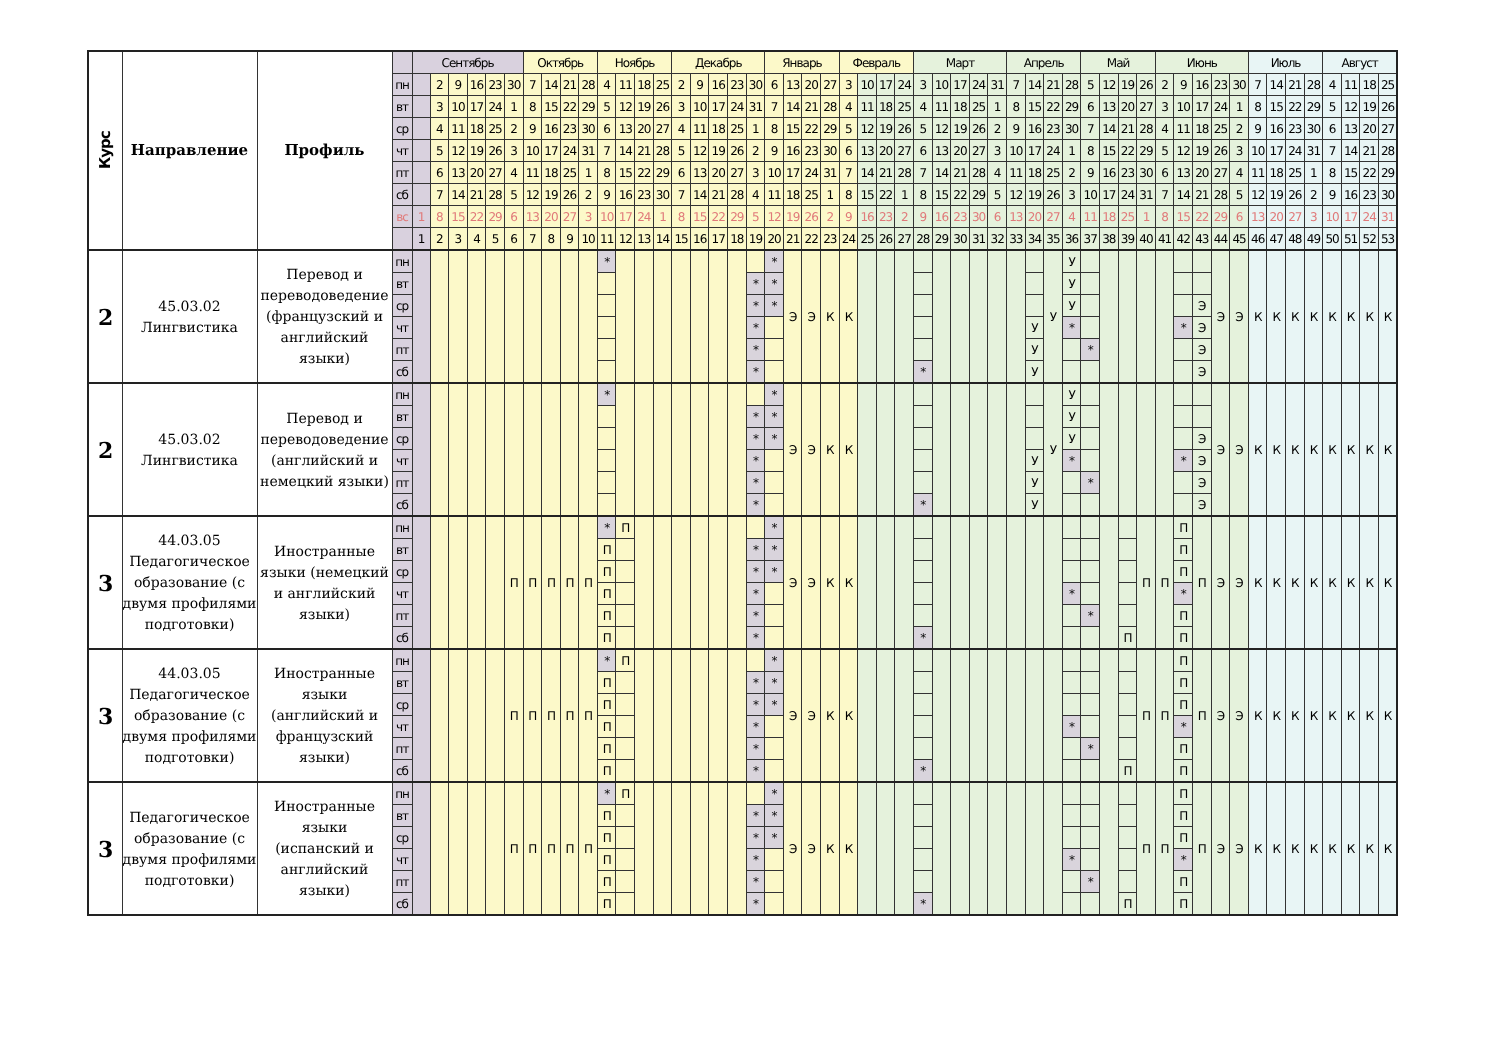| Курс | Направление | Профиль | | Сентябрь | | | | | | Октябрь | | | | Ноябрь | | | | Декабрь | | | | | Январь | | | | Февраль | | | | Март | | | | | Апрель | | | | Май | | | | Июнь | | | | | Июль | | | | Август | | | |
| | | | пн | | 2 | 9 | 16 | 23 | 30 | 7 | 14 | 21 | 28 | 4 | 11 | 18 | 25 | 2 | 9 | 16 | 23 | 30 | 6 | 13 | 20 | 27 | 3 | 10 | 17 | 24 | 3 | 10 | 17 | 24 | 31 | 7 | 14 | 21 | 28 | 5 | 12 | 19 | 26 | 2 | 9 | 16 | 23 | 30 | 7 | 14 | 21 | 28 | 4 | 11 | 18 | 25 |
| | | | вт | | 3 | 10 | 17 | 24 | 1 | 8 | 15 | 22 | 29 | 5 | 12 | 19 | 26 | 3 | 10 | 17 | 24 | 31 | 7 | 14 | 21 | 28 | 4 | 11 | 18 | 25 | 4 | 11 | 18 | 25 | 1 | 8 | 15 | 22 | 29 | 6 | 13 | 20 | 27 | 3 | 10 | 17 | 24 | 1 | 8 | 15 | 22 | 29 | 5 | 12 | 19 | 26 |
| | | | ср | | 4 | 11 | 18 | 25 | 2 | 9 | 16 | 23 | 30 | 6 | 13 | 20 | 27 | 4 | 11 | 18 | 25 | 1 | 8 | 15 | 22 | 29 | 5 | 12 | 19 | 26 | 5 | 12 | 19 | 26 | 2 | 9 | 16 | 23 | 30 | 7 | 14 | 21 | 28 | 4 | 11 | 18 | 25 | 2 | 9 | 16 | 23 | 30 | 6 | 13 | 20 | 27 |
| | | | чт | | 5 | 12 | 19 | 26 | 3 | 10 | 17 | 24 | 31 | 7 | 14 | 21 | 28 | 5 | 12 | 19 | 26 | 2 | 9 | 16 | 23 | 30 | 6 | 13 | 20 | 27 | 6 | 13 | 20 | 27 | 3 | 10 | 17 | 24 | 1 | 8 | 15 | 22 | 29 | 5 | 12 | 19 | 26 | 3 | 10 | 17 | 24 | 31 | 7 | 14 | 21 | 28 |
| | | | пт | | 6 | 13 | 20 | 27 | 4 | 11 | 18 | 25 | 1 | 8 | 15 | 22 | 29 | 6 | 13 | 20 | 27 | 3 | 10 | 17 | 24 | 31 | 7 | 14 | 21 | 28 | 7 | 14 | 21 | 28 | 4 | 11 | 18 | 25 | 2 | 9 | 16 | 23 | 30 | 6 | 13 | 20 | 27 | 4 | 11 | 18 | 25 | 1 | 8 | 15 | 22 | 29 |
| | | | сб | | 7 | 14 | 21 | 28 | 5 | 12 | 19 | 26 | 2 | 9 | 16 | 23 | 30 | 7 | 14 | 21 | 28 | 4 | 11 | 18 | 25 | 1 | 8 | 15 | 22 | 1 | 8 | 15 | 22 | 29 | 5 | 12 | 19 | 26 | 3 | 10 | 17 | 24 | 31 | 7 | 14 | 21 | 28 | 5 | 12 | 19 | 26 | 2 | 9 | 16 | 23 | 30 |
| | | | вс | 1 | 8 | 15 | 22 | 29 | 6 | 13 | 20 | 27 | 3 | 10 | 17 | 24 | 1 | 8 | 15 | 22 | 29 | 5 | 12 | 19 | 26 | 2 | 9 | 16 | 23 | 2 | 9 | 16 | 23 | 30 | 6 | 13 | 20 | 27 | 4 | 11 | 18 | 25 | 1 | 8 | 15 | 22 | 29 | 6 | 13 | 20 | 27 | 3 | 10 | 17 | 24 | 31 |
| | | | | 1 | 2 | 3 | 4 | 5 | 6 | 7 | 8 | 9 | 10 | 11 | 12 | 13 | 14 | 15 | 16 | 17 | 18 | 19 | 20 | 21 | 22 | 23 | 24 | 25 | 26 | 27 | 28 | 29 | 30 | 31 | 32 | 33 | 34 | 35 | 36 | 37 | 38 | 39 | 40 | 41 | 42 | 43 | 44 | 45 | 46 | 47 | 48 | 49 | 50 | 51 | 52 | 53 |
| 2 | 45.03.02 Лингвистика | Перевод и переводоведение (французский и английский языки) | пн | | | | | | | | | | | * | | | | | | | | | * | Э | Э | К | К | | | | | | | | | | | У | У | | | | | | | | Э | Э | К | К | К | К | К | К | К | К |
| | | | вт | | | | | | | | | | | | | | | | | | | * | * | | | | | | | | | | | | | | | | У | | | | | | | | | | | | | | | | | |
| | | | ср | | | | | | | | | | | | | | | | | | | * | * | | | | | | | | | | | | | | | | У | | | | | | | Э | | | | | | | | | | |
| | | | чт | | | | | | | | | | | | | | | | | | | * | | | | | | | | | | | | | | | У | | * | | | | | | * | Э | | | | | | | | | | |
| | | | пт | | | | | | | | | | | | | | | | | | | * | | | | | | | | | | | | | | | У | | | * | | | | | | Э | | | | | | | | | | |
| | | | сб | | | | | | | | | | | | | | | | | | | * | | | | | | | | | * | | | | | | У | | | | | | | | | Э | | | | | | | | | | |
| 2 | 45.03.02 Лингвистика | Перевод и переводоведение (английский и немецкий языки) | пн | | | | | | | | | | | * | | | | | | | | | * | Э | Э | К | К | | | | | | | | | | | У | У | | | | | | | | Э | Э | К | К | К | К | К | К | К | К |
| | | | вт | | | | | | | | | | | | | | | | | | | * | * | | | | | | | | | | | | | | | | У | | | | | | | | | | | | | | | | | |
| | | | ср | | | | | | | | | | | | | | | | | | | * | * | | | | | | | | | | | | | | | | У | | | | | | | Э | | | | | | | | | | |
| | | | чт | | | | | | | | | | | | | | | | | | | * | | | | | | | | | | | | | | | У | | * | | | | | | * | Э | | | | | | | | | | |
| | | | пт | | | | | | | | | | | | | | | | | | | * | | | | | | | | | | | | | | | У | | | * | | | | | | Э | | | | | | | | | | |
| | | | сб | | | | | | | | | | | | | | | | | | | * | | | | | | | | | * | | | | | | У | | | | | | | | | Э | | | | | | | | | | |
| 3 | 44.03.05 Педагогическое образование (с двумя профилями подготовки) | Иностранные языки (немецкий и английский языки) | пн | | | | | | П | П | П | П | П | * | П | | | | | | | | * | Э | Э | К | К | | | | | | | | | | | | | | | | П | П | П | П | Э | Э | К | К | К | К | К | К | К | К |
| | | | вт | | | | | | | | | | | П | | | | | | | | * | * | | | | | | | | | | | | | | | | | | | | | | П | | | | | | | | | | | |
| | | | ср | | | | | | | | | | | П | | | | | | | | * | * | | | | | | | | | | | | | | | | | | | | | | П | | | | | | | | | | | |
| | | | чт | | | | | | | | | | | П | | | | | | | | * | | | | | | | | | | | | | | | | | * | | | | | | * | | | | | | | | | | | |
| | | | пт | | | | | | | | | | | П | | | | | | | | * | | | | | | | | | | | | | | | | | | * | | | | | П | | | | | | | | | | | |
| | | | сб | | | | | | | | | | | П | | | | | | | | * | | | | | | | | | * | | | | | | | | | | | П | | | П | | | | | | | | | | | |
| 3 | 44.03.05 Педагогическое образование (с двумя профилями подготовки) | Иностранные языки (английский и французский языки) | пн | | | | | | П | П | П | П | П | * | П | | | | | | | | * | Э | Э | К | К | | | | | | | | | | | | | | | | П | П | П | П | Э | Э | К | К | К | К | К | К | К | К |
| | | | вт | | | | | | | | | | | П | | | | | | | | * | * | | | | | | | | | | | | | | | | | | | | | | П | | | | | | | | | | | |
| | | | ср | | | | | | | | | | | П | | | | | | | | * | * | | | | | | | | | | | | | | | | | | | | | | П | | | | | | | | | | | |
| | | | чт | | | | | | | | | | | П | | | | | | | | * | | | | | | | | | | | | | | | | | * | | | | | | * | | | | | | | | | | | |
| | | | пт | | | | | | | | | | | П | | | | | | | | * | | | | | | | | | | | | | | | | | | * | | | | | П | | | | | | | | | | | |
| | | | сб | | | | | | | | | | | П | | | | | | | | * | | | | | | | | | * | | | | | | | | | | | П | | | П | | | | | | | | | | | |
| 3 | Педагогическое образование (с двумя профилями подготовки) | Иностранные языки (испанский и английский языки) | пн | | | | | | П | П | П | П | П | * | П | | | | | | | | * | Э | Э | К | К | | | | | | | | | | | | | | | | П | П | П | П | Э | Э | К | К | К | К | К | К | К | К |
| | | | вт | | | | | | | | | | | П | | | | | | | | * | * | | | | | | | | | | | | | | | | | | | | | | П | | | | | | | | | | | |
| | | | ср | | | | | | | | | | | П | | | | | | | | * | * | | | | | | | | | | | | | | | | | | | | | | П | | | | | | | | | | | |
| | | | чт | | | | | | | | | | | П | | | | | | | | * | | | | | | | | | | | | | | | | | * | | | | | | * | | | | | | | | | | | |
| | | | пт | | | | | | | | | | | П | | | | | | | | * | | | | | | | | | | | | | | | | | | * | | | | | П | | | | | | | | | | | |
| | | | сб | | | | | | | | | | | П | | | | | | | | * | | | | | | | | | * | | | | | | | | | | | П | | | П | | | | | | | | | | | |